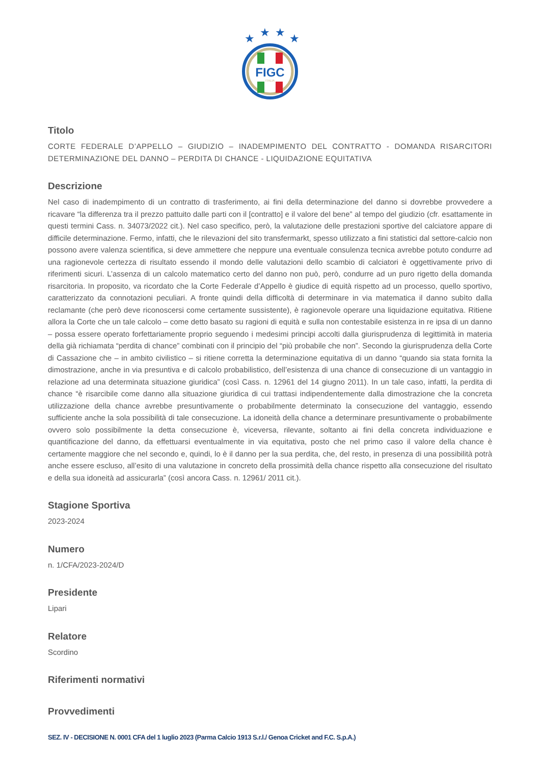★
★
★
★
FIGC
ITALIA
Titolo
CORTE FEDERALE D’APPELLO – GIUDIZIO – INADEMPIMENTO DEL CONTRATTO - DOMANDA RISARCITORI DETERMINAZIONE DEL DANNO – PERDITA DI CHANCE - LIQUIDAZIONE EQUITATIVA
Descrizione
Nel caso di inadempimento di un contratto di trasferimento, ai fini della determinazione del danno si dovrebbe provvedere a ricavare “la differenza tra il prezzo pattuito dalle parti con il [contratto] e il valore del bene” al tempo del giudizio (cfr. esattamente in questi termini Cass. n. 34073/2022 cit.). Nel caso specifico, però, la valutazione delle prestazioni sportive del calciatore appare di difficile determinazione. Fermo, infatti, che le rilevazioni del sito transfermarkt, spesso utilizzato a fini statistici dal settore-calcio non possono avere valenza scientifica, si deve ammettere che neppure una eventuale consulenza tecnica avrebbe potuto condurre ad una ragionevole certezza di risultato essendo il mondo delle valutazioni dello scambio di calciatori è oggettivamente privo di riferimenti sicuri. L’assenza di un calcolo matematico certo del danno non può, però, condurre ad un puro rigetto della domanda risarcitoria. In proposito, va ricordato che la Corte Federale d’Appello è giudice di equità rispetto ad un processo, quello sportivo, caratterizzato da connotazioni peculiari. A fronte quindi della difficoltà di determinare in via matematica il danno subìto dalla reclamante (che però deve riconoscersi come certamente sussistente), è ragionevole operare una liquidazione equitativa. Ritiene allora la Corte che un tale calcolo – come detto basato su ragioni di equità e sulla non contestabile esistenza in re ipsa di un danno – possa essere operato forfettariamente proprio seguendo i medesimi principi accolti dalla giurisprudenza di legittimità in materia della già richiamata “perdita di chance” combinati con il principio del “più probabile che non”. Secondo la giurisprudenza della Corte di Cassazione che – in ambito civilistico – si ritiene corretta la determinazione equitativa di un danno “quando sia stata fornita la dimostrazione, anche in via presuntiva e di calcolo probabilistico, dell’esistenza di una chance di consecuzione di un vantaggio in relazione ad una determinata situazione giuridica” (così Cass. n. 12961 del 14 giugno 2011). In un tale caso, infatti, la perdita di chance “è risarcibile come danno alla situazione giuridica di cui trattasi indipendentemente dalla dimostrazione che la concreta utilizzazione della chance avrebbe presuntivamente o probabilmente determinato la consecuzione del vantaggio, essendo sufficiente anche la sola possibilità di tale consecuzione. La idoneità della chance a determinare presuntivamente o probabilmente ovvero solo possibilmente la detta consecuzione è, viceversa, rilevante, soltanto ai fini della concreta individuazione e quantificazione del danno, da effettuarsi eventualmente in via equitativa, posto che nel primo caso il valore della chance è certamente maggiore che nel secondo e, quindi, lo è il danno per la sua perdita, che, del resto, in presenza di una possibilità potrà anche essere escluso, all’esito di una valutazione in concreto della prossimità della chance rispetto alla consecuzione del risultato e della sua idoneità ad assicurarla” (così ancora Cass. n. 12961/ 2011 cit.).
Stagione Sportiva
2023-2024
Numero
n. 1/CFA/2023-2024/D
Presidente
Lipari
Relatore
Scordino
Riferimenti normativi
Provvedimenti
SEZ. IV - DECISIONE N. 0001 CFA del 1 luglio 2023 (Parma Calcio 1913 S.r.l./ Genoa Cricket and F.C. S.p.A.)